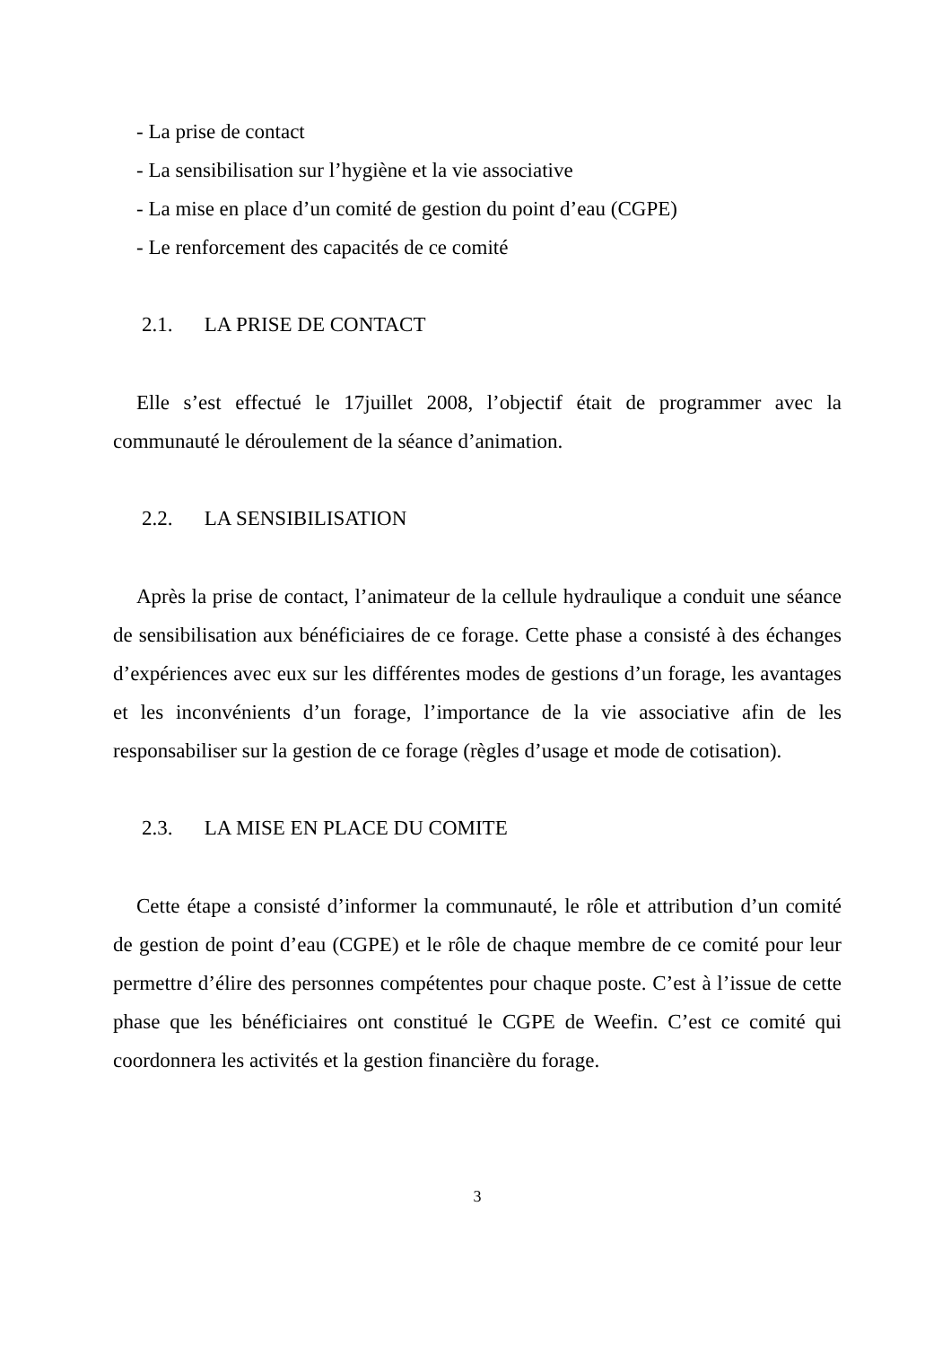- La prise de contact
- La sensibilisation sur l’hygiène et la vie associative
- La mise en place d’un comité de gestion du point d’eau (CGPE)
- Le renforcement des capacités de ce comité
2.1. LA PRISE DE CONTACT
Elle s’est effectué le 17juillet 2008, l’objectif était de programmer avec la communauté le déroulement de la séance d’animation.
2.2. LA SENSIBILISATION
Après la prise de contact, l’animateur de la cellule hydraulique a conduit une séance de sensibilisation aux bénéficiaires de ce forage. Cette phase a consisté à des échanges d’expériences avec eux sur les différentes modes de gestions d’un forage, les avantages et les inconvénients d’un forage, l’importance de la vie associative afin de les responsabiliser sur la gestion de ce forage (règles d’usage et mode de cotisation).
2.3. LA MISE EN PLACE DU COMITE
Cette étape a consisté d’informer la communauté, le rôle et attribution d’un comité de gestion de point d’eau (CGPE) et le rôle de chaque membre de ce comité pour leur permettre d’élire des personnes compétentes pour chaque poste. C’est à l’issue de cette phase que les bénéficiaires ont constitué le CGPE de Weefin. C’est ce comité qui coordonnera les activités et la gestion financière du forage.
3